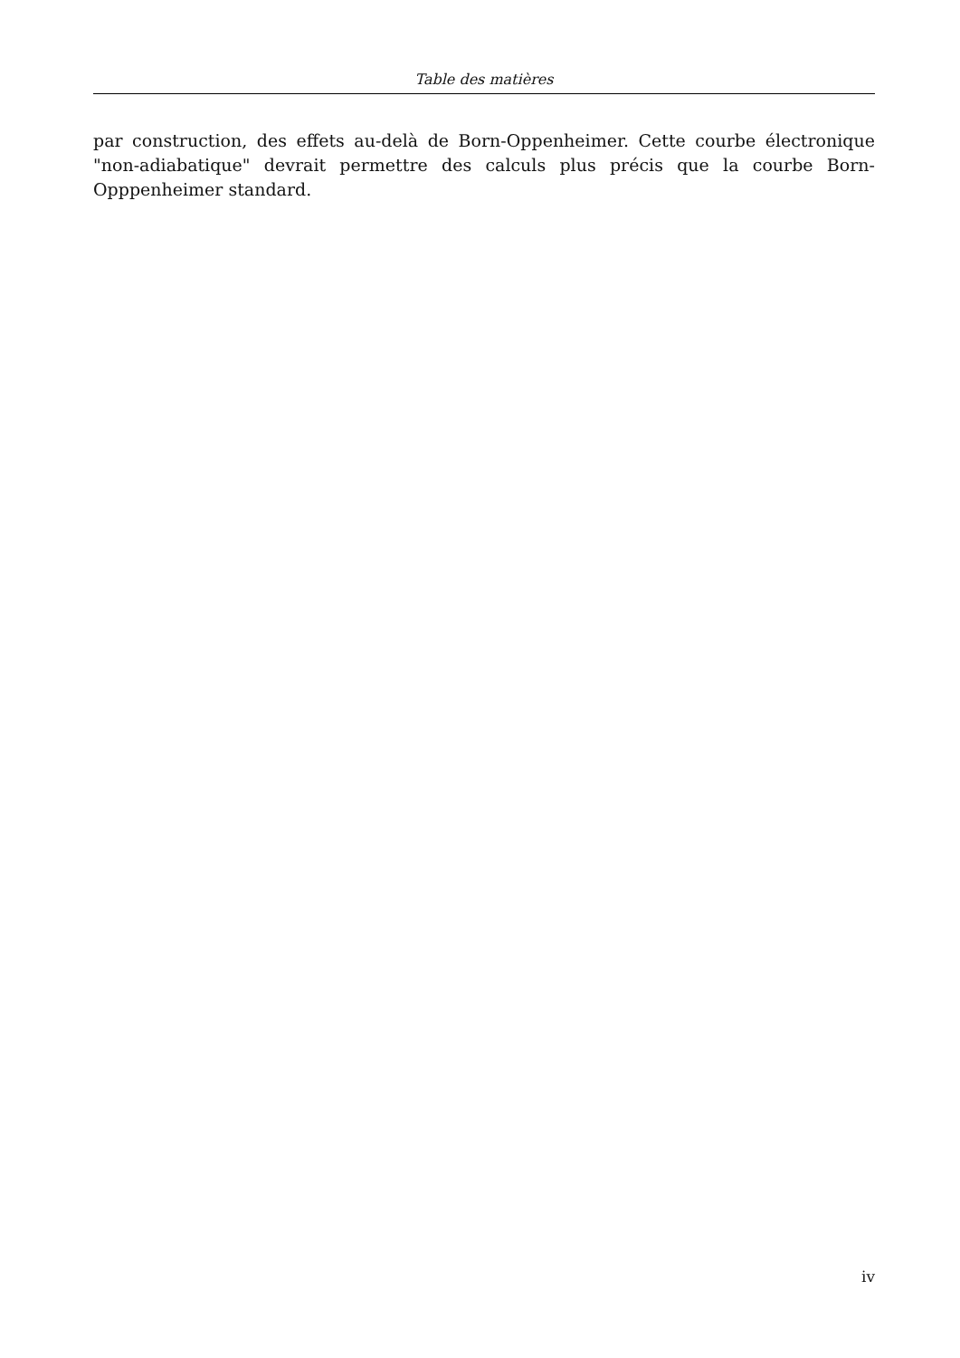Table des matières
par construction, des effets au-delà de Born-Oppenheimer. Cette courbe électronique "non-adiabatique" devrait permettre des calculs plus précis que la courbe Born-Opppenheimer standard.
iv